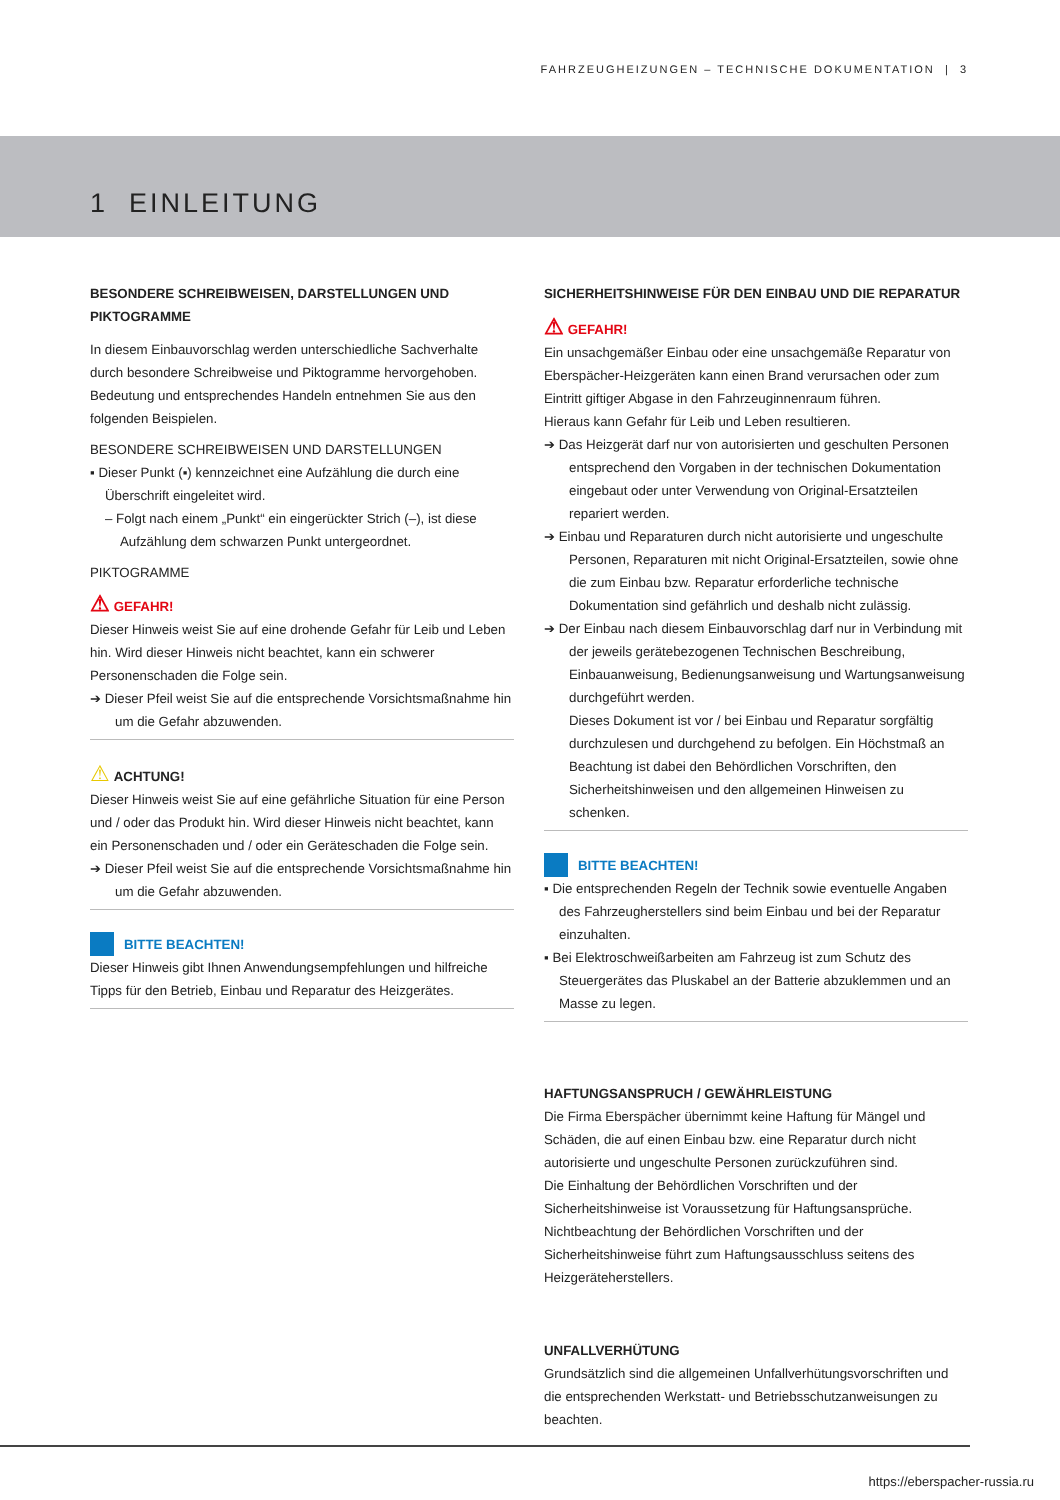FAHRZEUGHEIZUNGEN – TECHNISCHE DOKUMENTATION | 3
1 EINLEITUNG
BESONDERE SCHREIBWEISEN, DARSTELLUNGEN UND PIKTOGRAMME
In diesem Einbauvorschlag werden unterschiedliche Sachverhalte durch besondere Schreibweise und Piktogramme hervorgehoben. Bedeutung und entsprechendes Handeln entnehmen Sie aus den folgenden Beispielen.
BESONDERE SCHREIBWEISEN UND DARSTELLUNGEN
▪ Dieser Punkt (▪) kennzeichnet eine Aufzählung die durch eine Überschrift eingeleitet wird.
– Folgt nach einem „Punkt“ ein eingerückter Strich (–), ist diese Aufzählung dem schwarzen Punkt untergeordnet.
PIKTOGRAMME
⚠ GEFAHR!
Dieser Hinweis weist Sie auf eine drohende Gefahr für Leib und Leben hin. Wird dieser Hinweis nicht beachtet, kann ein schwerer Personenschaden die Folge sein.
➔ Dieser Pfeil weist Sie auf die entsprechende Vorsichtsmaßnahme hin um die Gefahr abzuwenden.
⚠ ACHTUNG!
Dieser Hinweis weist Sie auf eine gefährliche Situation für eine Person und / oder das Produkt hin. Wird dieser Hinweis nicht beachtet, kann ein Personenschaden und / oder ein Geräteschaden die Folge sein.
➔ Dieser Pfeil weist Sie auf die entsprechende Vorsichtsmaßnahme hin um die Gefahr abzuwenden.
BITTE BEACHTEN!
Dieser Hinweis gibt Ihnen Anwendungsempfehlungen und hilfreiche Tipps für den Betrieb, Einbau und Reparatur des Heizgerätes.
SICHERHEITSHINWEISE FÜR DEN EINBAU UND DIE REPARATUR
⚠ GEFAHR!
Ein unsachgemäßer Einbau oder eine unsachgemäße Reparatur von Eberspächer-Heizgeräten kann einen Brand verursachen oder zum Eintritt giftiger Abgase in den Fahrzeuginnenraum führen.
Hieraus kann Gefahr für Leib und Leben resultieren.
➔ Das Heizgerät darf nur von autorisierten und geschulten Personen entsprechend den Vorgaben in der technischen Dokumentation eingebaut oder unter Verwendung von Original-Ersatzteilen repariert werden.
➔ Einbau und Reparaturen durch nicht autorisierte und ungeschulte Personen, Reparaturen mit nicht Original-Ersatzteilen, sowie ohne die zum Einbau bzw. Reparatur erforderliche technische Dokumentation sind gefährlich und deshalb nicht zulässig.
➔ Der Einbau nach diesem Einbauvorschlag darf nur in Verbindung mit der jeweils gerätebezogenen Technischen Beschreibung, Einbauanweisung, Bedienungsanweisung und Wartungsanweisung durchgeführt werden.
Dieses Dokument ist vor / bei Einbau und Reparatur sorgfältig durchzulesen und durchgehend zu befolgen. Ein Höchstmaß an Beachtung ist dabei den Behördlichen Vorschriften, den Sicherheitshinweisen und den allgemeinen Hinweisen zu schenken.
BITTE BEACHTEN!
▪ Die entsprechenden Regeln der Technik sowie eventuelle Angaben des Fahrzeugherstellers sind beim Einbau und bei der Reparatur einzuhalten.
▪ Bei Elektroschweißarbeiten am Fahrzeug ist zum Schutz des Steuergerätes das Pluskabel an der Batterie abzuklemmen und an Masse zu legen.
HAFTUNGSANSPRUCH / GEWÄHRLEISTUNG
Die Firma Eberspächer übernimmt keine Haftung für Mängel und Schäden, die auf einen Einbau bzw. eine Reparatur durch nicht autorisierte und ungeschulte Personen zurückzuführen sind.
Die Einhaltung der Behördlichen Vorschriften und der Sicherheitshinweise ist Voraussetzung für Haftungsansprüche.
Nichtbeachtung der Behördlichen Vorschriften und der Sicherheitshinweise führt zum Haftungsausschluss seitens des Heizgeräteherstellers.
UNFALLVERHÜTUNG
Grundsätzlich sind die allgemeinen Unfallverhütungsvorschriften und die entsprechenden Werkstatt- und Betriebsschutzanweisungen zu beachten.
https://eberspacher-russia.ru